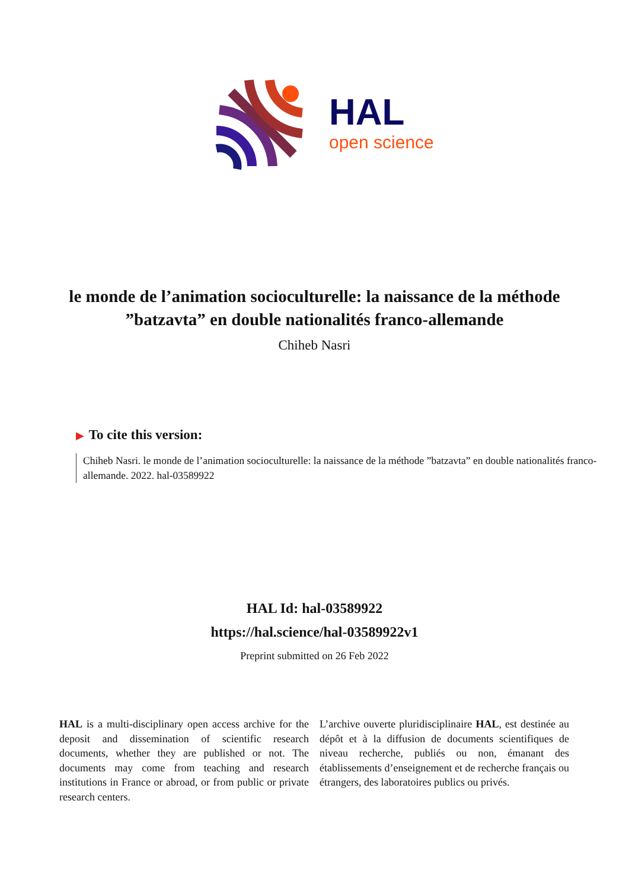HAL
open science
le monde de l’animation socioculturelle: la naissance de la méthode ”batzavta” en double nationalités franco-allemande
Chiheb Nasri
▶ To cite this version:
Chiheb Nasri. le monde de l’animation socioculturelle: la naissance de la méthode ”batzavta” en double nationalités franco-allemande. 2022. hal-03589922
HAL Id: hal-03589922
https://hal.science/hal-03589922v1
Preprint submitted on 26 Feb 2022
HAL is a multi-disciplinary open access archive for the deposit and dissemination of scientific research documents, whether they are published or not. The documents may come from teaching and research institutions in France or abroad, or from public or private research centers.
L’archive ouverte pluridisciplinaire HAL, est destinée au dépôt et à la diffusion de documents scientifiques de niveau recherche, publiés ou non, émanant des établissements d’enseignement et de recherche français ou étrangers, des laboratoires publics ou privés.